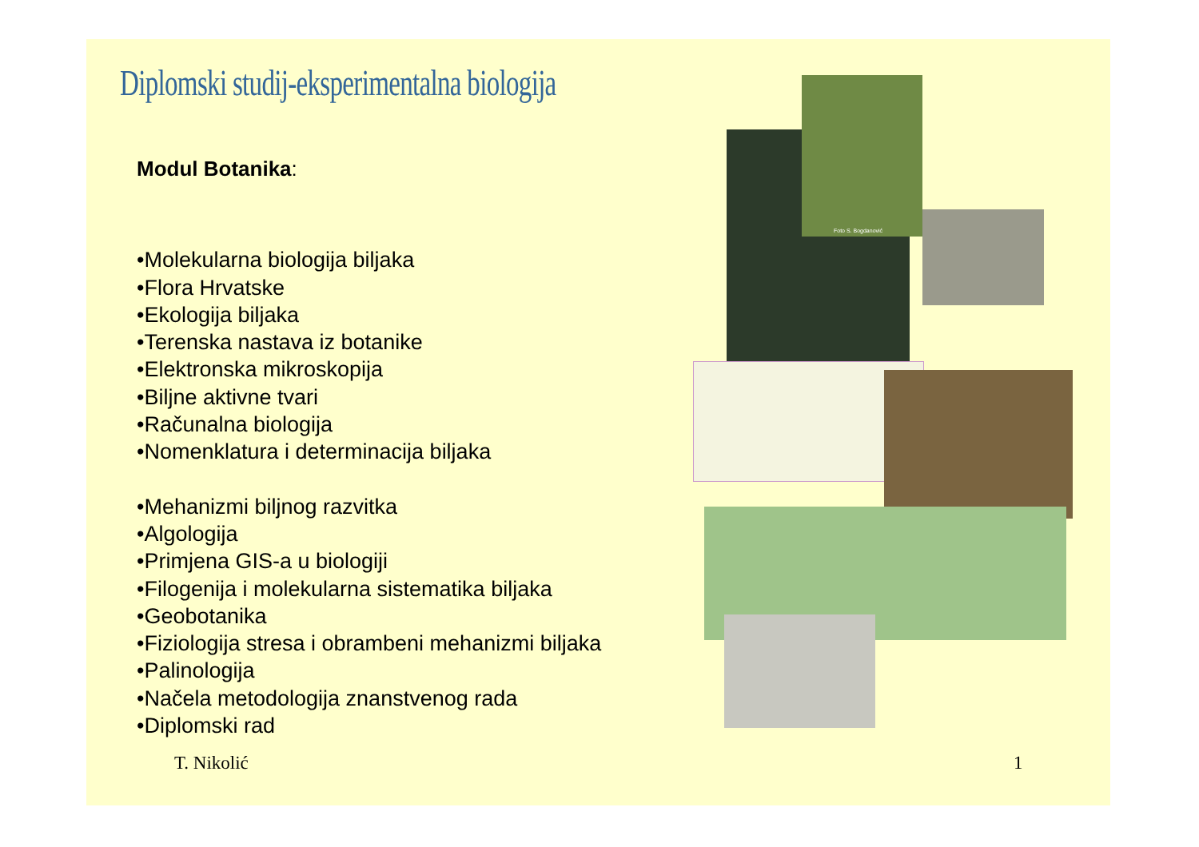Diplomski studij-eksperimentalna biologija
Modul Botanika:
•Molekularna biologija biljaka
•Flora Hrvatske
•Ekologija biljaka
•Terenska nastava iz botanike
•Elektronska mikroskopija
•Biljne aktivne tvari
•Računalna biologija
•Nomenklatura i determinacija biljaka
•Mehanizmi biljnog razvitka
•Algologija
•Primjena GIS-a u biologiji
•Filogenija i molekularna sistematika biljaka
•Geobotanika
•Fiziologija stresa i obrambeni mehanizmi biljaka
•Palinologija
•Načela metodologija znanstvenog rada
•Diplomski rad
Foto S. Bogdanović
T. Nikolić 1